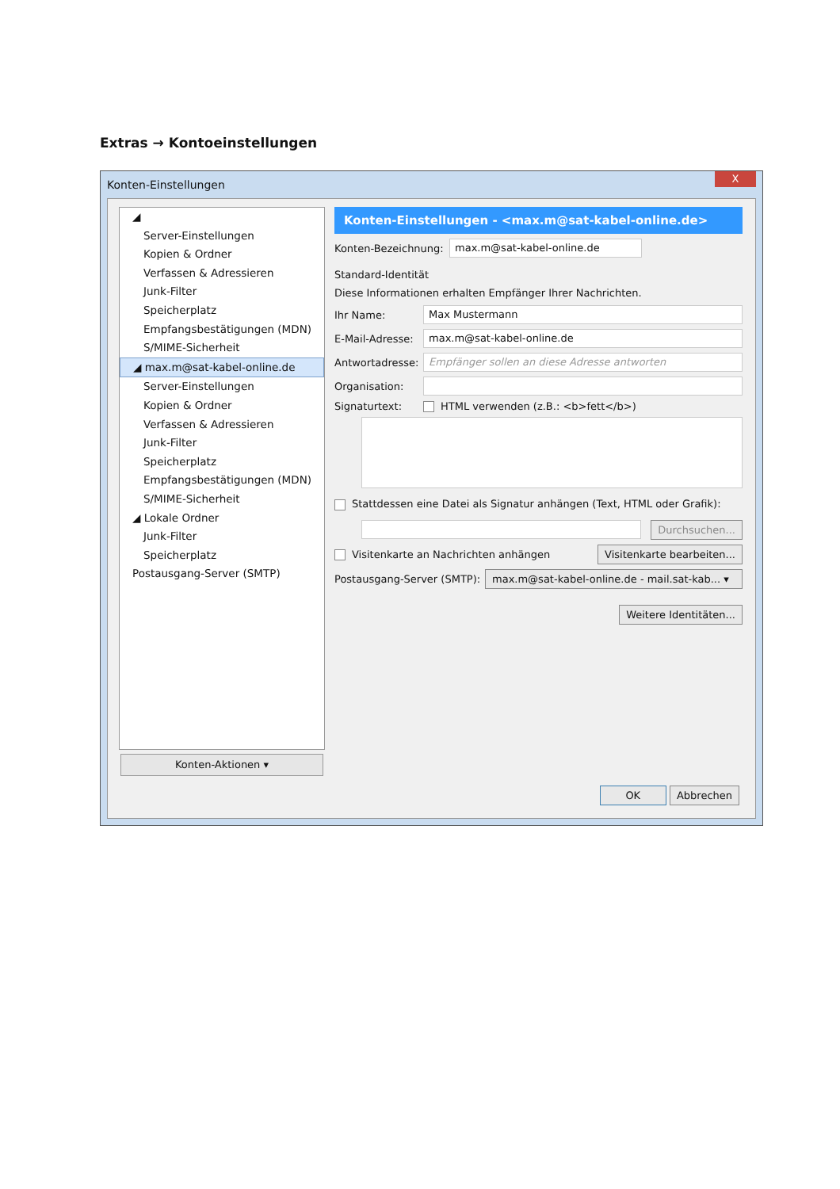Extras → Kontoeinstellungen
Konten-Einstellungen
X
◢
Server-Einstellungen
Kopien & Ordner
Verfassen & Adressieren
Junk-Filter
Speicherplatz
Empfangsbestätigungen (MDN)
S/MIME-Sicherheit
◢ max.m@sat-kabel-online.de
Server-Einstellungen
Kopien & Ordner
Verfassen & Adressieren
Junk-Filter
Speicherplatz
Empfangsbestätigungen (MDN)
S/MIME-Sicherheit
◢ Lokale Ordner
Junk-Filter
Speicherplatz
Postausgang-Server (SMTP)
Konten-Aktionen ▾
Konten-Einstellungen - <max.m@sat-kabel-online.de>
Konten-Bezeichnung: max.m@sat-kabel-online.de
Standard-Identität
Diese Informationen erhalten Empfänger Ihrer Nachrichten.
Ihr Name: Max Mustermann
E-Mail-Adresse: max.m@sat-kabel-online.de
Antwortadresse: Empfänger sollen an diese Adresse antworten
Organisation:
Signaturtext: HTML verwenden (z.B.: <b>fett</b>)
Stattdessen eine Datei als Signatur anhängen (Text, HTML oder Grafik):
Durchsuchen...
Visitenkarte an Nachrichten anhängen Visitenkarte bearbeiten...
Postausgang-Server (SMTP): max.m@sat-kabel-online.de - mail.sat-kab... ▾
Weitere Identitäten...
OK Abbrechen